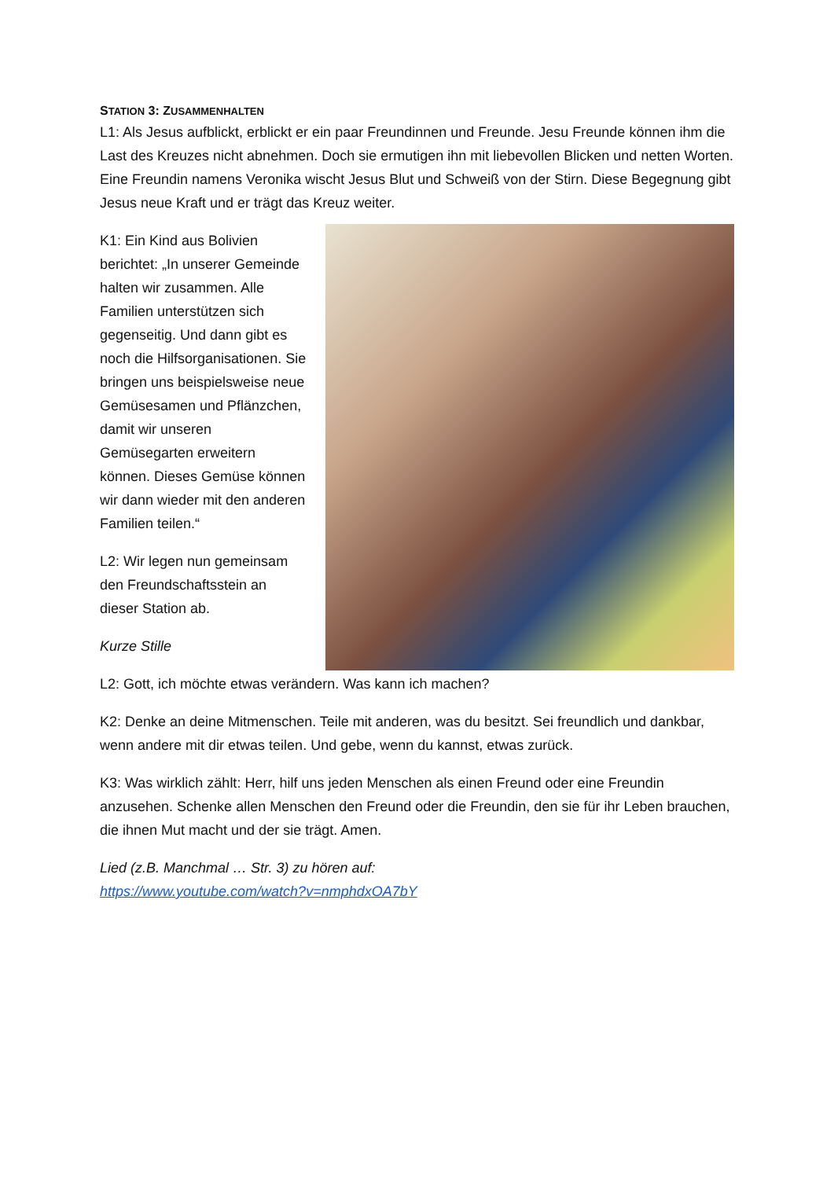STATION 3: ZUSAMMENHALTEN
L1: Als Jesus aufblickt, erblickt er ein paar Freundinnen und Freunde. Jesu Freunde können ihm die Last des Kreuzes nicht abnehmen. Doch sie ermutigen ihn mit liebevollen Blicken und netten Worten. Eine Freundin namens Veronika wischt Jesus Blut und Schweiß von der Stirn. Diese Begegnung gibt Jesus neue Kraft und er trägt das Kreuz weiter.
K1: Ein Kind aus Bolivien berichtet: „In unserer Gemeinde halten wir zusammen. Alle Familien unterstützen sich gegenseitig. Und dann gibt es noch die Hilfsorganisationen. Sie bringen uns beispielsweise neue Gemüsesamen und Pflänzchen, damit wir unseren Gemüsegarten erweitern können. Dieses Gemüse können wir dann wieder mit den anderen Familien teilen.“
L2: Wir legen nun gemeinsam den Freundschaftsstein an dieser Station ab.
Kurze Stille
L2: Gott, ich möchte etwas verändern. Was kann ich machen?
K2: Denke an deine Mitmenschen. Teile mit anderen, was du besitzt. Sei freundlich und dankbar, wenn andere mit dir etwas teilen. Und gebe, wenn du kannst, etwas zurück.
K3: Was wirklich zählt: Herr, hilf uns jeden Menschen als einen Freund oder eine Freundin anzusehen. Schenke allen Menschen den Freund oder die Freundin, den sie für ihr Leben brauchen, die ihnen Mut macht und der sie trägt. Amen.
Lied (z.B. Manchmal … Str. 3) zu hören auf:
https://www.youtube.com/watch?v=nmphdxOA7bY